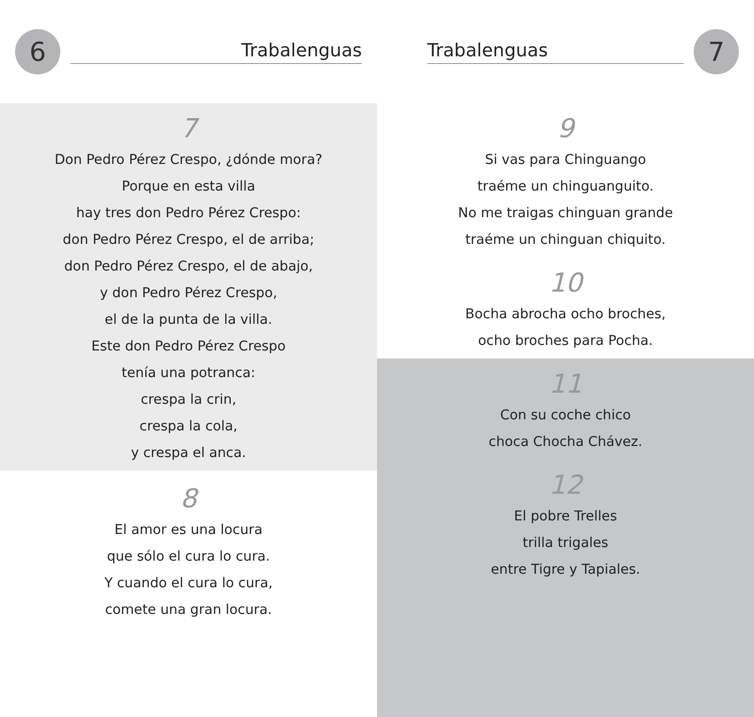6
Trabalenguas
7
Don Pedro Pérez Crespo, ¿dónde mora?
Porque en esta villa
hay tres don Pedro Pérez Crespo:
don Pedro Pérez Crespo, el de arriba;
don Pedro Pérez Crespo, el de abajo,
y don Pedro Pérez Crespo,
el de la punta de la villa.
Este don Pedro Pérez Crespo
tenía una potranca:
crespa la crin,
crespa la cola,
y crespa el anca.
8
El amor es una locura
que sólo el cura lo cura.
Y cuando el cura lo cura,
comete una gran locura.
Trabalenguas
7
9
Si vas para Chinguango
traéme un chinguanguito.
No me traigas chinguan grande
traéme un chinguan chiquito.
10
Bocha abrocha ocho broches,
ocho broches para Pocha.
11
Con su coche chico
choca Chocha Chávez.
12
El pobre Trelles
trilla trigales
entre Tigre y Tapiales.